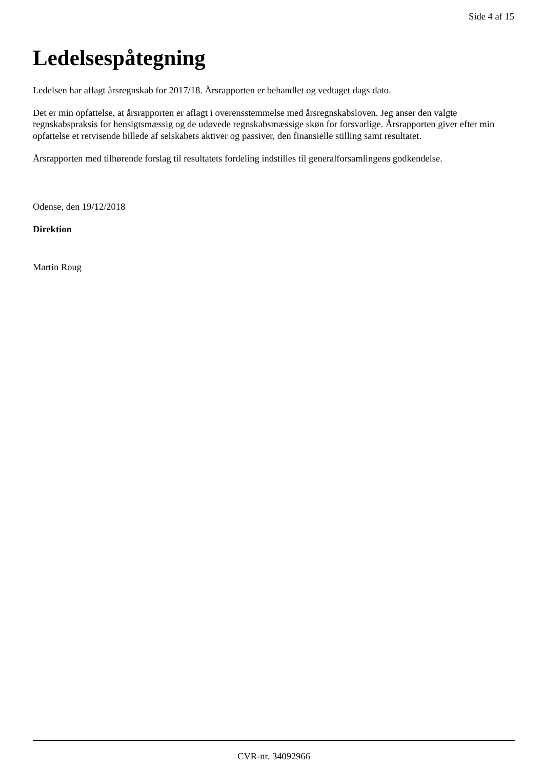Side 4 af 15
Ledelsespåtegning
Ledelsen har aflagt årsregnskab for 2017/18. Årsrapporten er behandlet og vedtaget dags dato.
Det er min opfattelse, at årsrapporten er aflagt i overensstemmelse med årsregnskabsloven. Jeg anser den valgte regnskabspraksis for hensigtsmæssig og de udøvede regnskabsmæssige skøn for forsvarlige. Årsrapporten giver efter min opfattelse et retvisende billede af selskabets aktiver og passiver, den finansielle stilling samt resultatet.
Årsrapporten med tilhørende forslag til resultatets fordeling indstilles til generalforsamlingens godkendelse.
Odense, den 19/12/2018
Direktion
Martin Roug
CVR-nr. 34092966